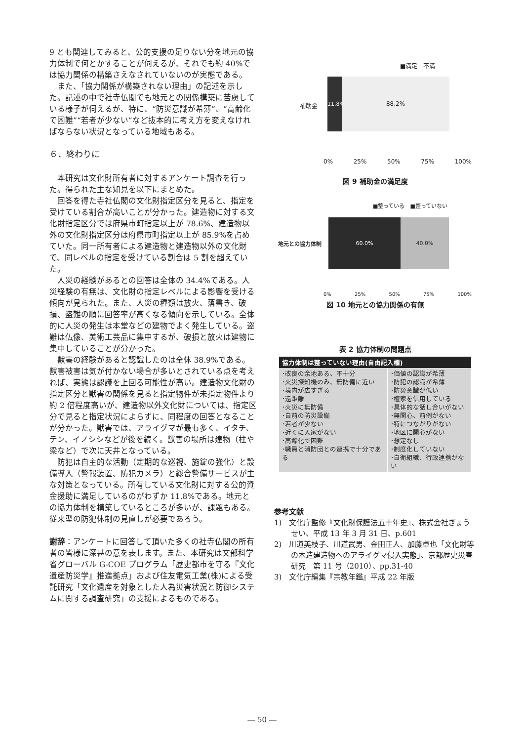9 とも関連してみると、公的支援の足りない分を地元の協力体制で何とかすることが伺えるが、それでも約 40%では協力関係の構築さえなされていないのが実態である。
また、「協力関係が構築されない理由」の記述を示した。記述の中で社寺仏閣でも地元との関係構築に苦慮している様子が伺えるが、特に、“防災意識が希薄”、“高齢化で困難”“若者が少ない”など抜本的に考え方を変えなければならない状況となっている地域もある。
６．終わりに
本研究は文化財所有者に対するアンケート調査を行った。得られた主な知見を以下にまとめた。
回答を得た寺社仏閣の文化財指定区分を見ると、指定を受けている割合が高いことが分かった。建造物に対する文化財指定区分では府県市町指定以上が 78.6%、建造物以外の文化財指定区分は府県市町指定以上が 85.9%を占めていた。同一所有者による建造物と建造物以外の文化財で、同レベルの指定を受けている割合は 5 割を超えていた。
人災の経験があるとの回答は全体の 34.4%である。人災経験の有無は、文化財の指定レベルによる影響を受ける傾向が見られた。また、人災の種類は放火、落書き、破損、盗難の順に回答率が高くなる傾向を示している。全体的に人災の発生は本堂などの建物でよく発生している。盗難は仏像、美術工芸品に集中するが、破損と放火は建物に集中していることが分かった。
獣害の経験があると認識したのは全体 38.9%である。獣害被害は気が付かない場合が多いとされている点を考えれば、実態は認識を上回る可能性が高い。建造物文化財の指定区分と獣害の関係を見ると指定物件が未指定物件より約 2 倍程度高いが、建造物以外文化財については、指定区分で見ると指定状況によらずに、同程度の回答となることが分かった。獣害では、アライグマが最も多く、イタチ、テン、イノシシなどが後を続く。獣害の場所は建物（柱や梁など）で次に天井となっている。
防犯は自主的な活動（定期的な巡視、施錠の強化）と設備導入（警報装置、防犯カメラ）と総合警備サービスが主な対策となっている。所有している文化財に対する公的資金援助に満足しているのがわずか 11.8%である。地元との協力体制を構築しているところが多いが、課題もある。従来型の防犯体制の見直しが必要であろう。
謝辞：アンケートに回答して頂いた多くの社寺仏閣の所有者の皆様に深甚の意を表します。また、本研究は文部科学省グローバル G-COE プログラム「歴史都市を守る『文化遺産防災学』推進拠点」および住友電気工業(株)による受託研究「文化遺産を対象とした人為災害状況と防御システムに関する調査研究」の支援によるものである。
■満足　不満
補助金
11.8%
88.2%
0% 25% 50% 75% 100%
図 9 補助金の満足度
■整っている　■整っていない
地元との協力体制
60.0% 40.0%
0% 25% 50% 75% 100%
図 10 地元との協力関係の有無
表 2 協力体制の問題点
| 協力体制は整っていない理由(自由記入欄) | |
| --- | --- |
| ･改良の余地ある、不十分 ･火災探知機のみ、無防備に近い ･境内が広すぎる ･遠距離 ･火災に無防備 ･自前の防災設備 ･若者が少ない ･近くに人家がない ･高齢化で困難 ･職員と消防団との連携で十分である | ･価値の認識が希薄 ･防犯の認識が希薄 ･防災意識が低い ･檀家を信用している ･具体的な話し合いがない ･無関心、前例がない ･特につながりがない ･地区に関心がない ･想定なし ･制度化していない ･自衛組織、行政連携がない |
参考文献
1)　文化庁監修『文化財保護法五十年史』、株式会社ぎょうせい、平成 13 年 3 月 31 日、p.601
2)　川道美枝子、川道武男、金田正人、加藤卓也「文化財等の木造建造物へのアライグマ侵入実態」、京都歴史災害研究　第 11 号（2010）、pp.31-40
3)　文化庁編集『宗教年鑑』平成 22 年版
― 50 ―